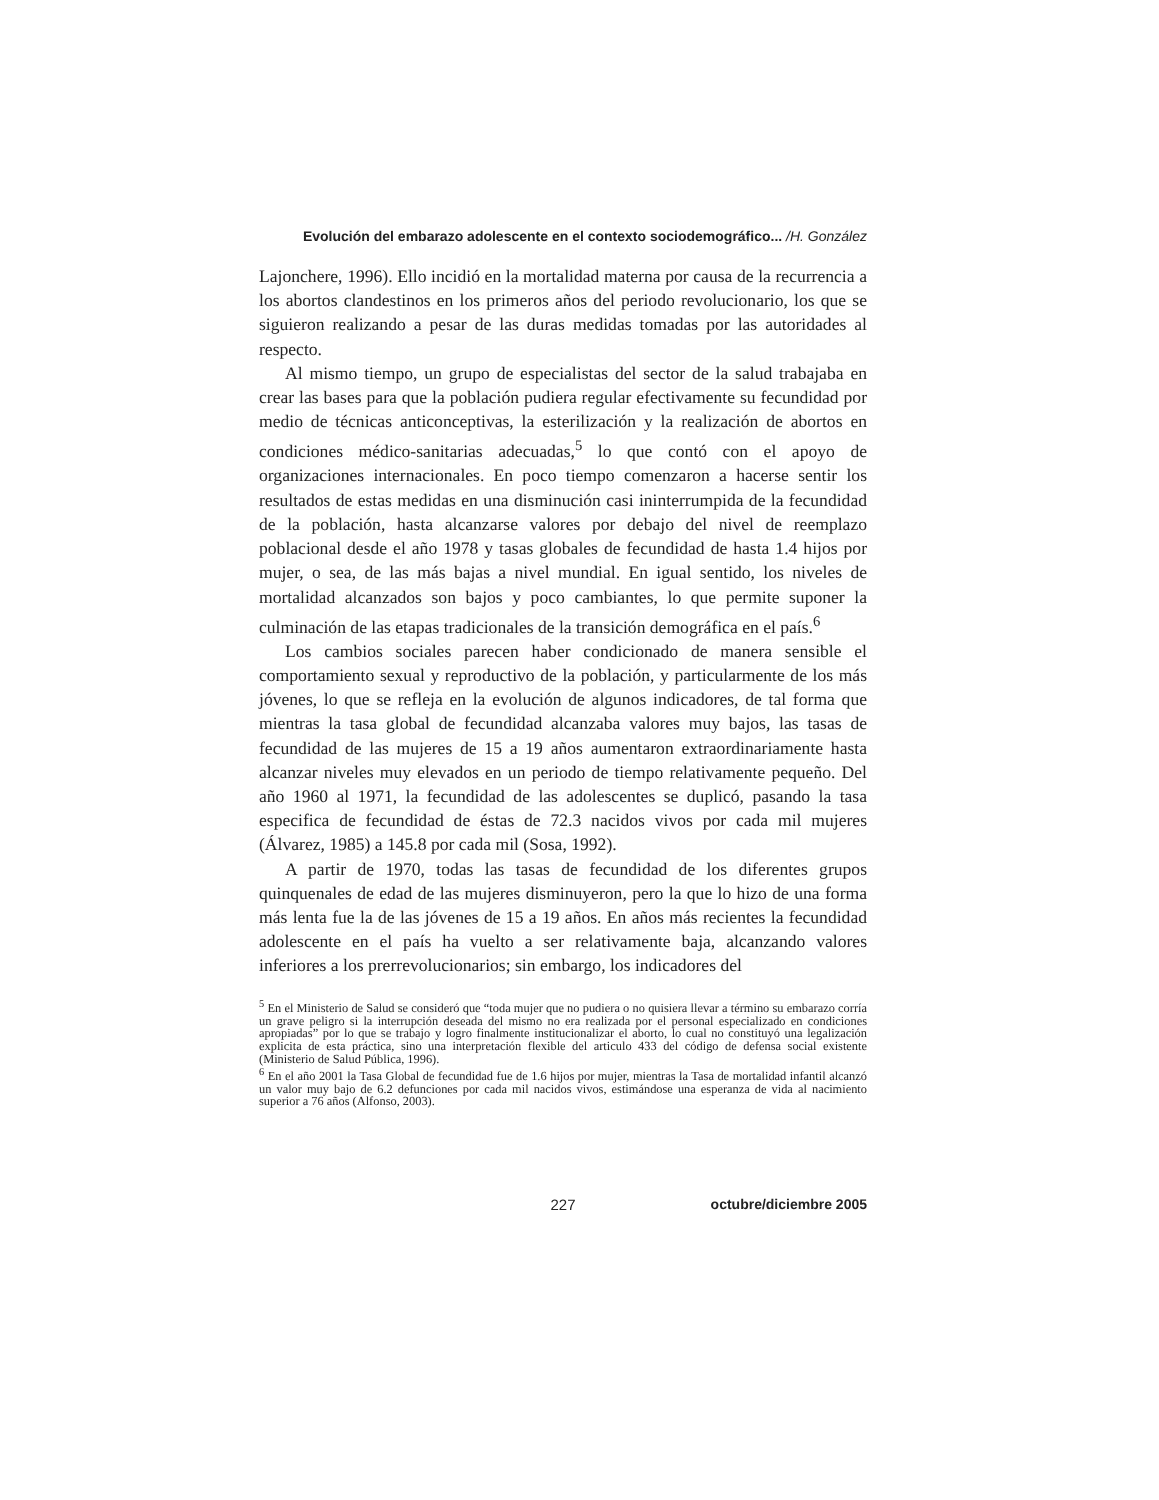Evolución del embarazo adolescente en el contexto sociodemográfico... /H. González
Lajonchere, 1996). Ello incidió en la mortalidad materna por causa de la recurrencia a los abortos clandestinos en los primeros años del periodo revolucionario, los que se siguieron realizando a pesar de las duras medidas tomadas por las autoridades al respecto.
Al mismo tiempo, un grupo de especialistas del sector de la salud trabajaba en crear las bases para que la población pudiera regular efectivamente su fecundidad por medio de técnicas anticonceptivas, la esterilización y la realización de abortos en condiciones médico-sanitarias adecuadas,<sup>5</sup> lo que contó con el apoyo de organizaciones internacionales. En poco tiempo comenzaron a hacerse sentir los resultados de estas medidas en una disminución casi ininterrumpida de la fecundidad de la población, hasta alcanzarse valores por debajo del nivel de reemplazo poblacional desde el año 1978 y tasas globales de fecundidad de hasta 1.4 hijos por mujer, o sea, de las más bajas a nivel mundial. En igual sentido, los niveles de mortalidad alcanzados son bajos y poco cambiantes, lo que permite suponer la culminación de las etapas tradicionales de la transición demográfica en el país.<sup>6</sup>
Los cambios sociales parecen haber condicionado de manera sensible el comportamiento sexual y reproductivo de la población, y particularmente de los más jóvenes, lo que se refleja en la evolución de algunos indicadores, de tal forma que mientras la tasa global de fecundidad alcanzaba valores muy bajos, las tasas de fecundidad de las mujeres de 15 a 19 años aumentaron extraordinariamente hasta alcanzar niveles muy elevados en un periodo de tiempo relativamente pequeño. Del año 1960 al 1971, la fecundidad de las adolescentes se duplicó, pasando la tasa especifica de fecundidad de éstas de 72.3 nacidos vivos por cada mil mujeres (Álvarez, 1985) a 145.8 por cada mil (Sosa, 1992).
A partir de 1970, todas las tasas de fecundidad de los diferentes grupos quinquenales de edad de las mujeres disminuyeron, pero la que lo hizo de una forma más lenta fue la de las jóvenes de 15 a 19 años. En años más recientes la fecundidad adolescente en el país ha vuelto a ser relativamente baja, alcanzando valores inferiores a los prerrevolucionarios; sin embargo, los indicadores del
<sup>5</sup> En el Ministerio de Salud se consideró que “toda mujer que no pudiera o no quisiera llevar a término su embarazo corría un grave peligro si la interrupción deseada del mismo no era realizada por el personal especializado en condiciones apropiadas” por lo que se trabajo y logro finalmente institucionalizar el aborto, lo cual no constituyó una legalización explicita de esta práctica, sino una interpretación flexible del articulo 433 del código de defensa social existente (Ministerio de Salud Pública, 1996).
<sup>6</sup> En el año 2001 la Tasa Global de fecundidad fue de 1.6 hijos por mujer, mientras la Tasa de mortalidad infantil alcanzó un valor muy bajo de 6.2 defunciones por cada mil nacidos vivos, estimándose una esperanza de vida al nacimiento superior a 76 años (Alfonso, 2003).
227 octubre/diciembre 2005